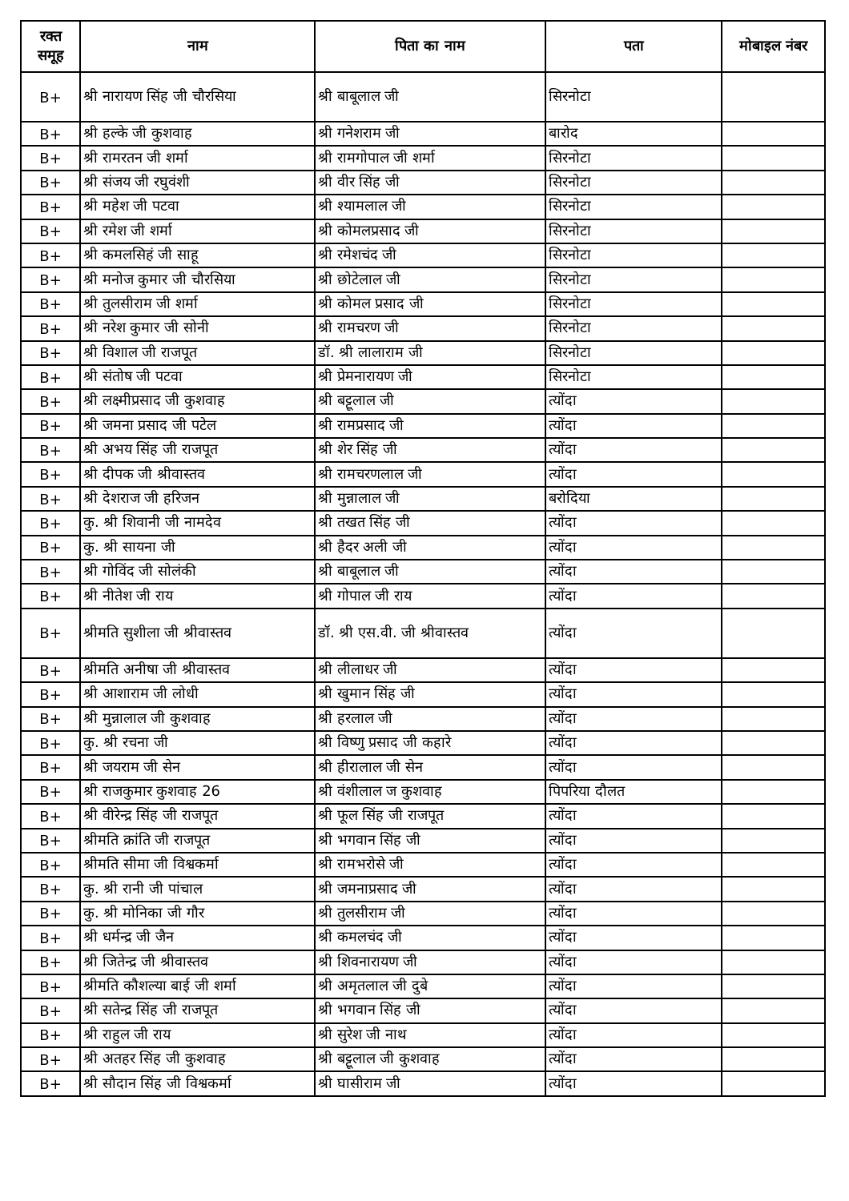| रक्त समूह | नाम | पिता का नाम | पता | मोबाइल नंबर |
| --- | --- | --- | --- | --- |
| B+ | श्री नारायण सिंह जी चौरसिया | श्री बाबूलाल जी | सिरनोटा | |
| B+ | श्री हल्के जी कुशवाह | श्री गनेशराम जी | बारोद | |
| B+ | श्री रामरतन जी शर्मा | श्री रामगोपाल जी शर्मा | सिरनोटा | |
| B+ | श्री संजय जी रघुवंशी | श्री वीर सिंह जी | सिरनोटा | |
| B+ | श्री महेश जी पटवा | श्री श्यामलाल जी | सिरनोटा | |
| B+ | श्री रमेश जी शर्मा | श्री कोमलप्रसाद जी | सिरनोटा | |
| B+ | श्री कमलसिहं जी साहू | श्री रमेशचंद जी | सिरनोटा | |
| B+ | श्री मनोज कुमार जी चौरसिया | श्री छोटेलाल जी | सिरनोटा | |
| B+ | श्री तुलसीराम जी शर्मा | श्री कोमल प्रसाद जी | सिरनोटा | |
| B+ | श्री नरेश कुमार जी सोनी | श्री रामचरण जी | सिरनोटा | |
| B+ | श्री विशाल जी राजपूत | डॉ. श्री लालाराम जी | सिरनोटा | |
| B+ | श्री संतोष जी पटवा | श्री प्रेमनारायण जी | सिरनोटा | |
| B+ | श्री लक्ष्मीप्रसाद जी कुशवाह | श्री बट्टूलाल जी | त्योंदा | |
| B+ | श्री जमना प्रसाद जी पटेल | श्री रामप्रसाद जी | त्योंदा | |
| B+ | श्री अभय सिंह जी राजपूत | श्री शेर सिंह जी | त्योंदा | |
| B+ | श्री दीपक जी श्रीवास्तव | श्री रामचरणलाल जी | त्योंदा | |
| B+ | श्री देशराज जी हरिजन | श्री मुन्नालाल जी | बरोदिया | |
| B+ | कु. श्री शिवानी जी नामदेव | श्री तखत सिंह जी | त्योंदा | |
| B+ | कु. श्री सायना जी | श्री हैदर अली जी | त्योंदा | |
| B+ | श्री गोविंद जी सोलंकी | श्री बाबूलाल जी | त्योंदा | |
| B+ | श्री नीतेश जी राय | श्री गोपाल जी राय | त्योंदा | |
| B+ | श्रीमति सुशीला जी श्रीवास्तव | डॉ. श्री एस.वी. जी श्रीवास्तव | त्योंदा | |
| B+ | श्रीमति अनीषा जी श्रीवास्तव | श्री लीलाधर जी | त्योंदा | |
| B+ | श्री आशाराम जी लोधी | श्री खुमान सिंह जी | त्योंदा | |
| B+ | श्री मुन्नालाल जी कुशवाह | श्री हरलाल जी | त्योंदा | |
| B+ | कु. श्री रचना जी | श्री विष्णु प्रसाद जी कहारे | त्योंदा | |
| B+ | श्री जयराम जी सेन | श्री हीरालाल जी सेन | त्योंदा | |
| B+ | श्री राजकुमार कुशवाह 26 | श्री वंशीलाल ज कुशवाह | पिपरिया दौलत | |
| B+ | श्री वीरेन्द्र सिंह जी राजपूत | श्री फूल सिंह जी राजपूत | त्योंदा | |
| B+ | श्रीमति क्रांति जी राजपूत | श्री भगवान सिंह जी | त्योंदा | |
| B+ | श्रीमति सीमा जी विश्वकर्मा | श्री रामभरोसे जी | त्योंदा | |
| B+ | कु. श्री रानी जी पांचाल | श्री जमनाप्रसाद जी | त्योंदा | |
| B+ | कु. श्री मोनिका जी गौर | श्री तुलसीराम जी | त्योंदा | |
| B+ | श्री धर्मन्द्र जी जैन | श्री कमलचंद जी | त्योंदा | |
| B+ | श्री जितेन्द्र जी श्रीवास्तव | श्री शिवनारायण जी | त्योंदा | |
| B+ | श्रीमति कौशल्या बाई जी शर्मा | श्री अमृतलाल जी दुबे | त्योंदा | |
| B+ | श्री सतेन्द्र सिंह जी राजपूत | श्री भगवान सिंह जी | त्योंदा | |
| B+ | श्री राहुल जी राय | श्री सुरेश जी नाथ | त्योंदा | |
| B+ | श्री अतहर सिंह जी कुशवाह | श्री बट्टूलाल जी कुशवाह | त्योंदा | |
| B+ | श्री सौदान सिंह जी विश्वकर्मा | श्री घासीराम जी | त्योंदा | |